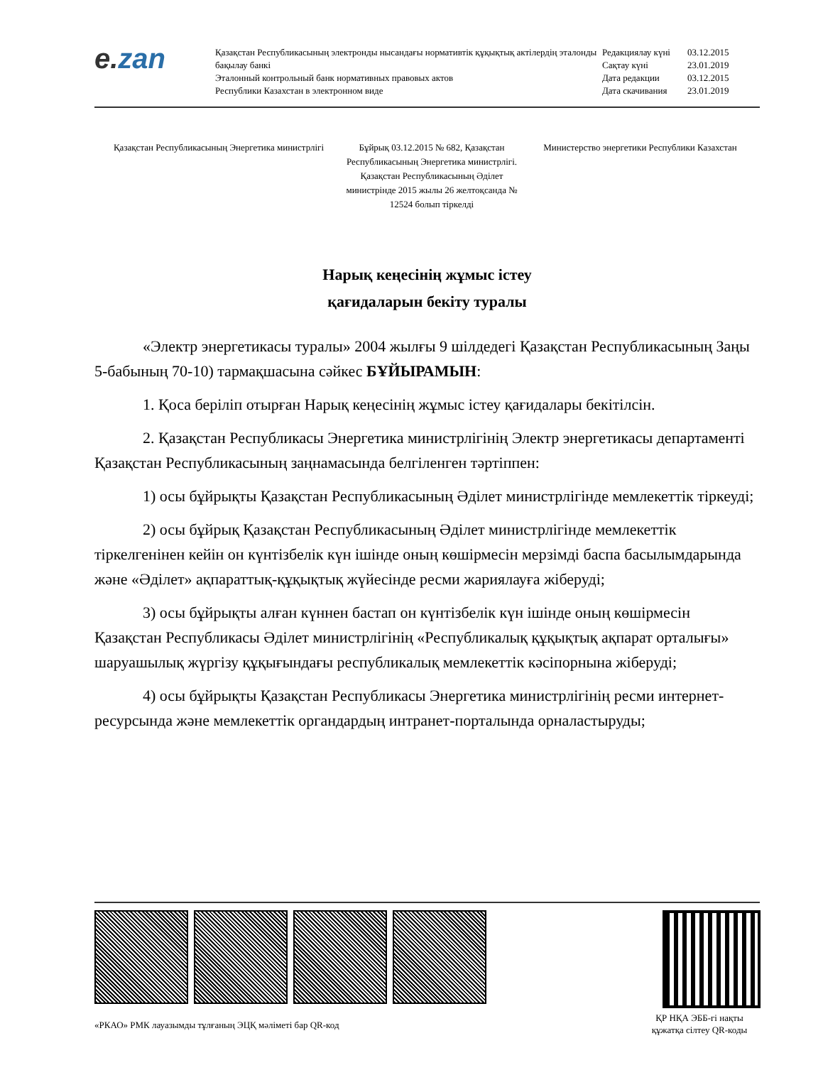e. zan
Қазақстан Республикасының электронды нысандағы нормативтік құқықтық актілердің эталонды бақылау банкі
Эталонный контрольный банк нормативных правовых актов
Республики Казахстан в электронном виде
| Редакциялау күні | 03.12.2015 |
| Сақтау күні | 23.01.2019 |
| Дата редакции | 03.12.2015 |
| Дата скачивания | 23.01.2019 |
Қазақстан Республикасының Энергетика министрлігі
Бұйрық 03.12.2015 № 682, Қазақстан Республикасының Энергетика министрлігі. Қазақстан Республикасының Әділет министрінде 2015 жылы 26 желтоқсанда № 12524 болып тіркелді
Министерство энергетики Республики Казахстан
Нарық кеңесінің жұмыс істеу
қағидаларын бекіту туралы
«Электр энергетикасы туралы» 2004 жылғы 9 шілдедегі Қазақстан Республикасының Заңы 5-бабының 70-10) тармақшасына сәйкес БҰЙЫРАМЫН:
1. Қоса беріліп отырған Нарық кеңесінің жұмыс істеу қағидалары бекітілсін.
2. Қазақстан Республикасы Энергетика министрлігінің Электр энергетикасы департаменті Қазақстан Республикасының заңнамасында белгіленген тәртіппен:
1) осы бұйрықты Қазақстан Республикасының Әділет министрлігінде мемлекеттік тіркеуді;
2) осы бұйрық Қазақстан Республикасының Әділет министрлігінде мемлекеттік тіркелгенінен кейін он күнтізбелік күн ішінде оның көшірмесін мерзімді баспа басылымдарында және «Әділет» ақпараттық-құқықтық жүйесінде ресми жариялауға жіберуді;
3) осы бұйрықты алған күннен бастап он күнтізбелік күн ішінде оның көшірмесін Қазақстан Республикасы Әділет министрлігінің «Республикалық құқықтық ақпарат орталығы» шаруашылық жүргізу құқығындағы республикалық мемлекеттік кәсіпорнына жіберуді;
4) осы бұйрықты Қазақстан Республикасы Энергетика министрлігінің ресми интернет-ресурсында және мемлекеттік органдардың интранет-порталында орналастыруды;
«РКАО» РМК лауазымды тұлғаның ЭЦҚ мәліметі бар QR-код
ҚР НҚА ЭББ-гі нақты құжатқа сілтеу QR-коды